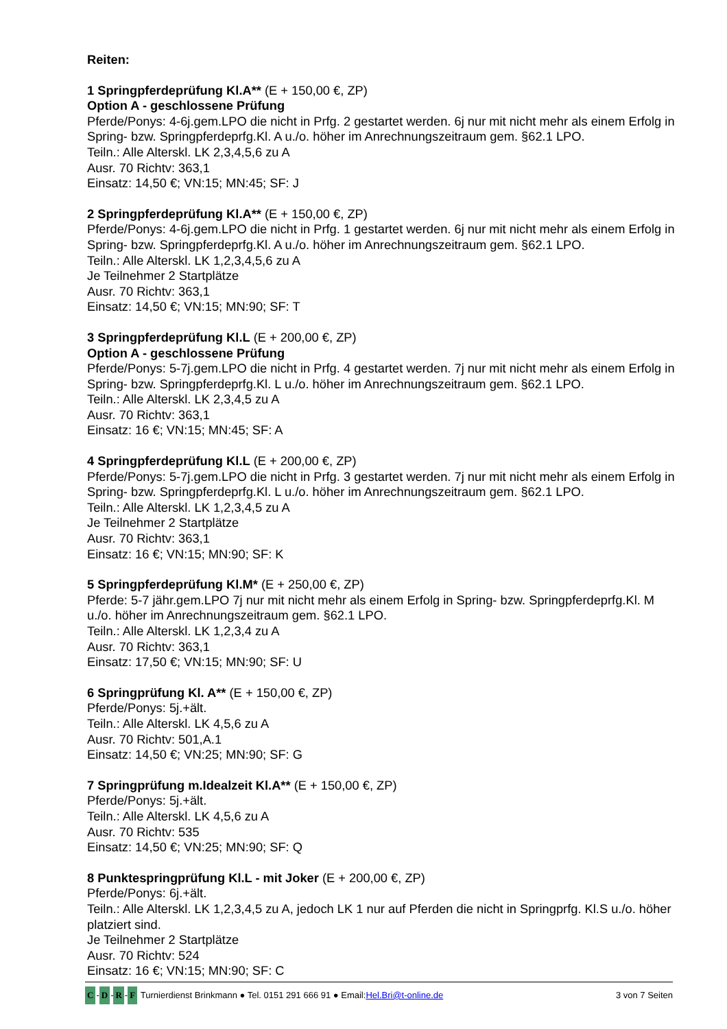Reiten:
1 Springpferdeprüfung Kl.A** (E + 150,00 €, ZP)
Option A - geschlossene Prüfung
Pferde/Ponys: 4-6j.gem.LPO die nicht in Prfg. 2 gestartet werden. 6j nur mit nicht mehr als einem Erfolg in Spring- bzw. Springpferdeprfg.Kl. A u./o. höher im Anrechnungszeitraum gem. §62.1 LPO.
Teiln.: Alle Alterskl. LK 2,3,4,5,6 zu A
Ausr. 70 Richtv: 363,1
Einsatz: 14,50 €; VN:15; MN:45; SF: J
2 Springpferdeprüfung Kl.A** (E + 150,00 €, ZP)
Pferde/Ponys: 4-6j.gem.LPO die nicht in Prfg. 1 gestartet werden. 6j nur mit nicht mehr als einem Erfolg in Spring- bzw. Springpferdeprfg.Kl. A u./o. höher im Anrechnungszeitraum gem. §62.1 LPO.
Teiln.: Alle Alterskl. LK 1,2,3,4,5,6 zu A
Je Teilnehmer 2 Startplätze
Ausr. 70 Richtv: 363,1
Einsatz: 14,50 €; VN:15; MN:90; SF: T
3 Springpferdeprüfung Kl.L (E + 200,00 €, ZP)
Option A - geschlossene Prüfung
Pferde/Ponys: 5-7j.gem.LPO die nicht in Prfg. 4 gestartet werden. 7j nur mit nicht mehr als einem Erfolg in Spring- bzw. Springpferdeprfg.Kl. L u./o. höher im Anrechnungszeitraum gem. §62.1 LPO.
Teiln.: Alle Alterskl. LK 2,3,4,5 zu A
Ausr. 70 Richtv: 363,1
Einsatz: 16 €; VN:15; MN:45; SF: A
4 Springpferdeprüfung Kl.L (E + 200,00 €, ZP)
Pferde/Ponys: 5-7j.gem.LPO die nicht in Prfg. 3 gestartet werden. 7j nur mit nicht mehr als einem Erfolg in Spring- bzw. Springpferdeprfg.Kl. L u./o. höher im Anrechnungszeitraum gem. §62.1 LPO.
Teiln.: Alle Alterskl. LK 1,2,3,4,5 zu A
Je Teilnehmer 2 Startplätze
Ausr. 70 Richtv: 363,1
Einsatz: 16 €; VN:15; MN:90; SF: K
5 Springpferdeprüfung Kl.M* (E + 250,00 €, ZP)
Pferde: 5-7 jähr.gem.LPO 7j nur mit nicht mehr als einem Erfolg in Spring- bzw. Springpferdeprfg.Kl. M u./o. höher im Anrechnungszeitraum gem. §62.1 LPO.
Teiln.: Alle Alterskl. LK 1,2,3,4 zu A
Ausr. 70 Richtv: 363,1
Einsatz: 17,50 €; VN:15; MN:90; SF: U
6 Springprüfung Kl. A** (E + 150,00 €, ZP)
Pferde/Ponys: 5j.+ält.
Teiln.: Alle Alterskl. LK 4,5,6 zu A
Ausr. 70 Richtv: 501,A.1
Einsatz: 14,50 €; VN:25; MN:90; SF: G
7 Springprüfung m.Idealzeit Kl.A** (E + 150,00 €, ZP)
Pferde/Ponys: 5j.+ält.
Teiln.: Alle Alterskl. LK 4,5,6 zu A
Ausr. 70 Richtv: 535
Einsatz: 14,50 €; VN:25; MN:90; SF: Q
8 Punktespringprüfung Kl.L - mit Joker (E + 200,00 €, ZP)
Pferde/Ponys: 6j.+ält.
Teiln.: Alle Alterskl. LK 1,2,3,4,5 zu A, jedoch LK 1 nur auf Pferden die nicht in Springprfg. Kl.S u./o. höher platziert sind.
Je Teilnehmer 2 Startplätze
Ausr. 70 Richtv: 524
Einsatz: 16 €; VN:15; MN:90; SF: C
C - D - R - F Turnierdienst Brinkmann ● Tel. 0151 291 666 91 ● Email: Hel.Bri@t-online.de 3 von 7 Seiten